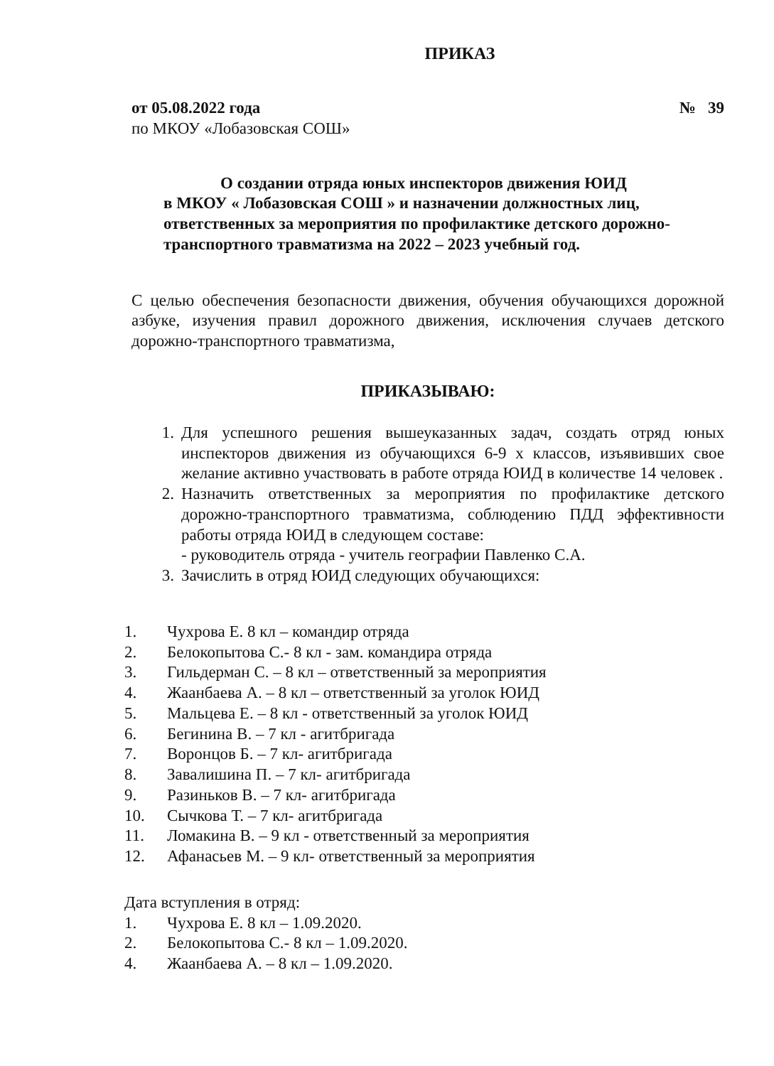ПРИКАЗ
от 05.08.2022 года № 39
по МКОУ «Лобазовская СОШ»
О создании отряда юных инспекторов движения ЮИД
в МКОУ « Лобазовская СОШ » и назначении должностных лиц, ответственных за мероприятия по профилактике детского дорожно-транспортного травматизма на 2022 – 2023 учебный год.
С целью обеспечения безопасности движения, обучения обучающихся дорожной азбуке, изучения правил дорожного движения, исключения случаев детского дорожно-транспортного травматизма,
ПРИКАЗЫВАЮ:
1. Для успешного решения вышеуказанных задач, создать отряд юных инспекторов движения из обучающихся 6-9 х классов, изъявивших свое желание активно участвовать в работе отряда ЮИД в количестве 14 человек .
2. Назначить ответственных за мероприятия по профилактике детского дорожно-транспортного травматизма, соблюдению ПДД эффективности работы отряда ЮИД в следующем составе:
- руководитель отряда - учитель географии Павленко С.А.
3. Зачислить в отряд ЮИД следующих обучающихся:
1. Чухрова Е. 8 кл – командир отряда
2. Белокопытова С.- 8 кл - зам. командира отряда
3. Гильдерман С. – 8 кл – ответственный за мероприятия
4. Жаанбаева А. – 8 кл – ответственный за уголок ЮИД
5. Мальцева Е. – 8 кл - ответственный за уголок ЮИД
6. Бегинина В. – 7 кл - агитбригада
7. Воронцов Б. – 7 кл- агитбригада
8. Завалишина П. – 7 кл- агитбригада
9. Разиньков В. – 7 кл- агитбригада
10. Сычкова Т. – 7 кл- агитбригада
11. Ломакина В. – 9 кл - ответственный за мероприятия
12. Афанасьев М. – 9 кл- ответственный за мероприятия
Дата вступления в отряд:
1. Чухрова Е. 8 кл – 1.09.2020.
2. Белокопытова С.- 8 кл – 1.09.2020.
4. Жаанбаева А. – 8 кл – 1.09.2020.